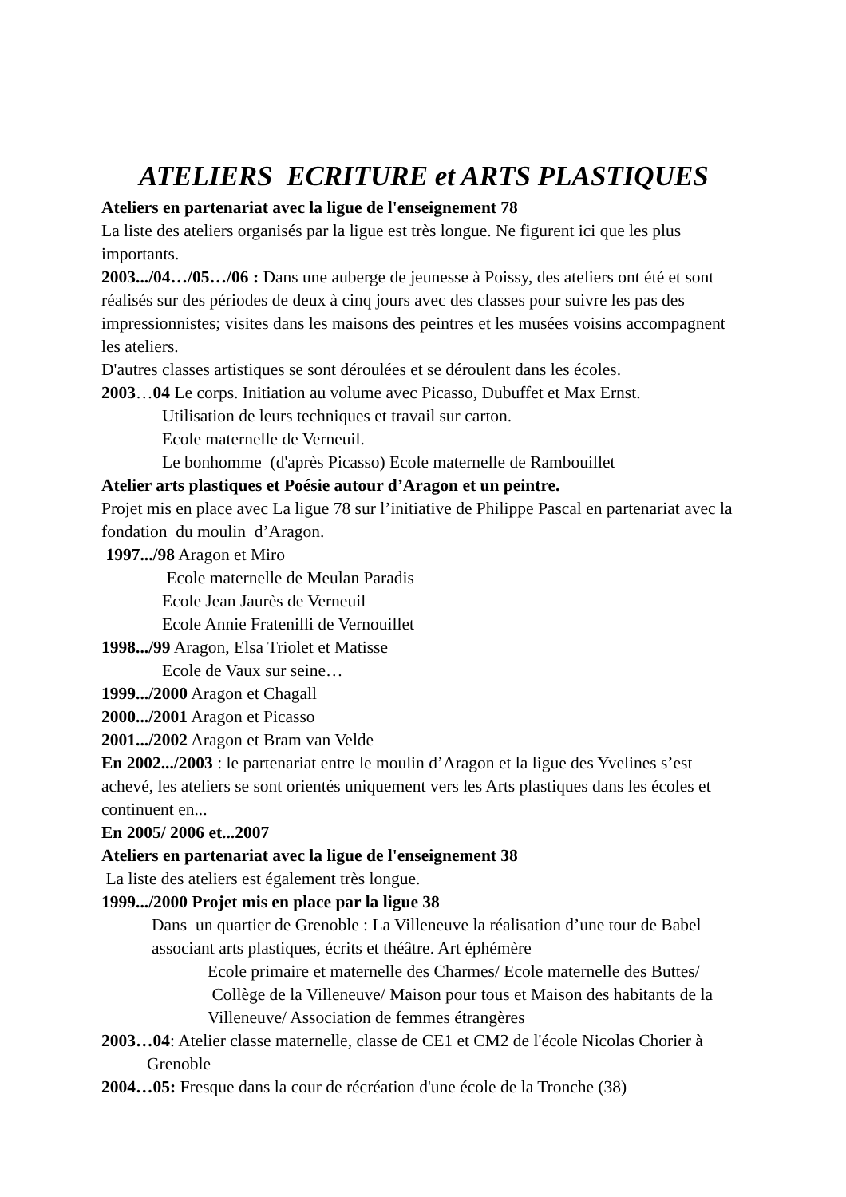ATELIERS ECRITURE et ARTS PLASTIQUES
Ateliers en partenariat avec la ligue de l'enseignement 78
La liste des ateliers organisés par la ligue est très longue. Ne figurent ici que les plus importants.
2003.../04…/05…/06 : Dans une auberge de jeunesse à Poissy, des ateliers ont été et sont réalisés sur des périodes de deux à cinq jours avec des classes pour suivre les pas des impressionnistes; visites dans les maisons des peintres et les musées voisins accompagnent les ateliers.
D'autres classes artistiques se sont déroulées et se déroulent dans les écoles.
2003…04 Le corps. Initiation au volume avec Picasso, Dubuffet et Max Ernst.
Utilisation de leurs techniques et travail sur carton.
Ecole maternelle de Verneuil.
Le bonhomme (d'après Picasso) Ecole maternelle de Rambouillet
Atelier arts plastiques et Poésie autour d’Aragon et un peintre.
Projet mis en place avec La ligue 78 sur l’initiative de Philippe Pascal en partenariat avec la fondation du moulin d’Aragon.
1997.../98 Aragon et Miro
Ecole maternelle de Meulan Paradis
Ecole Jean Jaurès de Verneuil
Ecole Annie Fratenilli de Vernouillet
1998.../99 Aragon, Elsa Triolet et Matisse
Ecole de Vaux sur seine…
1999.../2000 Aragon et Chagall
2000.../2001 Aragon et Picasso
2001.../2002 Aragon et Bram van Velde
En 2002.../2003 : le partenariat entre le moulin d’Aragon et la ligue des Yvelines s’est achevé, les ateliers se sont orientés uniquement vers les Arts plastiques dans les écoles et continuent en...
En 2005/ 2006 et...2007
Ateliers en partenariat avec la ligue de l'enseignement 38
La liste des ateliers est également très longue.
1999.../2000 Projet mis en place par la ligue 38
Dans un quartier de Grenoble : La Villeneuve la réalisation d’une tour de Babel associant arts plastiques, écrits et théâtre. Art éphémère
Ecole primaire et maternelle des Charmes/ Ecole maternelle des Buttes/ Collège de la Villeneuve/ Maison pour tous et Maison des habitants de la Villeneuve/ Association de femmes étrangères
2003…04: Atelier classe maternelle, classe de CE1 et CM2 de l'école Nicolas Chorier à Grenoble
2004…05: Fresque dans la cour de récréation d'une école de la Tronche (38)